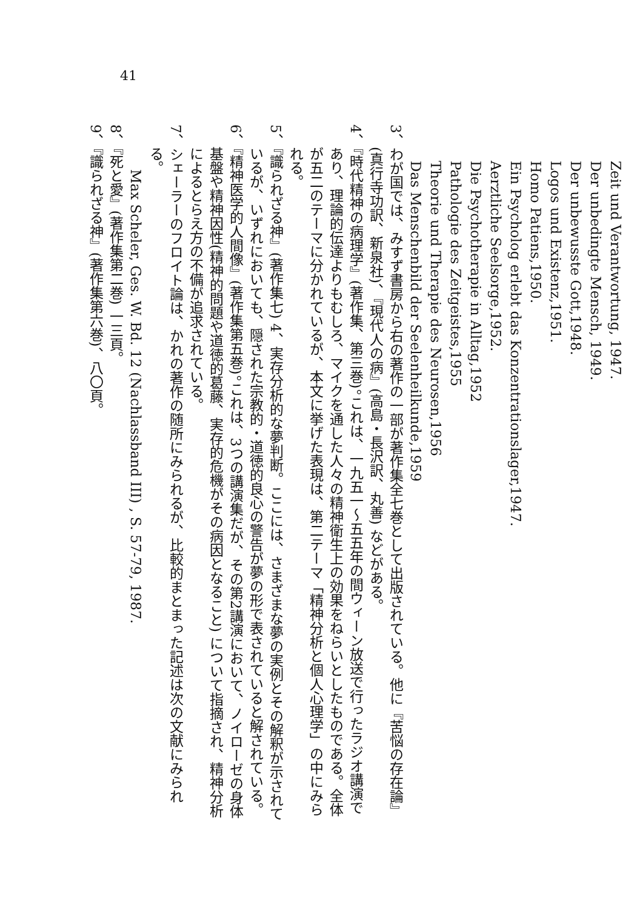41
Zeit und Verantwortung, 1947.
Der unbedingte Mensch, 1949.
Der unbewusste Gott,1948.
Logos und Existenz,1951.
Homo Patiens,1950.
Ein Psycholog erlebt das Konzentrationslager,1947.
Aerztliche Seelsorge,1952.
Die Psychotherapie in Alltag,1952
Pathologie des Zeitgeistes,1955
Theorie und Therapie des Neurosen,1956
Das Menschenbild der Seelenheilkunde,1959
3、わが国では、みすず書房から右の著作の一部が著作集全七巻として出版されている。他に『苦悩の存在論』(真行寺功訳、新泉社)、『現代人の病』(高島・長沢訳、丸善) などがある。
4、『時代精神の病理学』(著作集、第三巻)。これは、一九五一～五五年の間ウィーン放送で行ったラジオ講演であり、理論的伝達よりもむしろ、マイクを通した人々の精神衛生上の効果をねらいとしたものである。全体が五二のテーマに分かれているが、本文に挙げた表現は、第二テーマ「精神分析と個人心理学」の中にみられる。
5、『識られざる神』(著作集七) 4、実存分析的な夢判断。ここには、さまざまな夢の実例とその解釈が示されているが、いずれにおいても、隠された宗教的・道徳的良心の警告が夢の形で表されていると解されている。
6、『精神医学的人間像』(著作集第五巻)。これは、3つの講演集だが、その第2講演において、ノイローゼの身体基盤や精神因性(精神的問題や道徳的葛藤、実存的危機がその病因となること) について指摘され、精神分析によるとらえ方の不備が追求されている。
7、シェーラーのフロイト論は、かれの著作の随所にみられるが、比較的まとまった記述は次の文献にみられる。
Max Scheler, Ges. W. Bd. 12 (Nachlassband III) , S. 57-79, 1987.
8、『死と愛』(著作集第二巻) 一三頁。
9、『識られざる神』(著作集第六巻)、八〇頁。